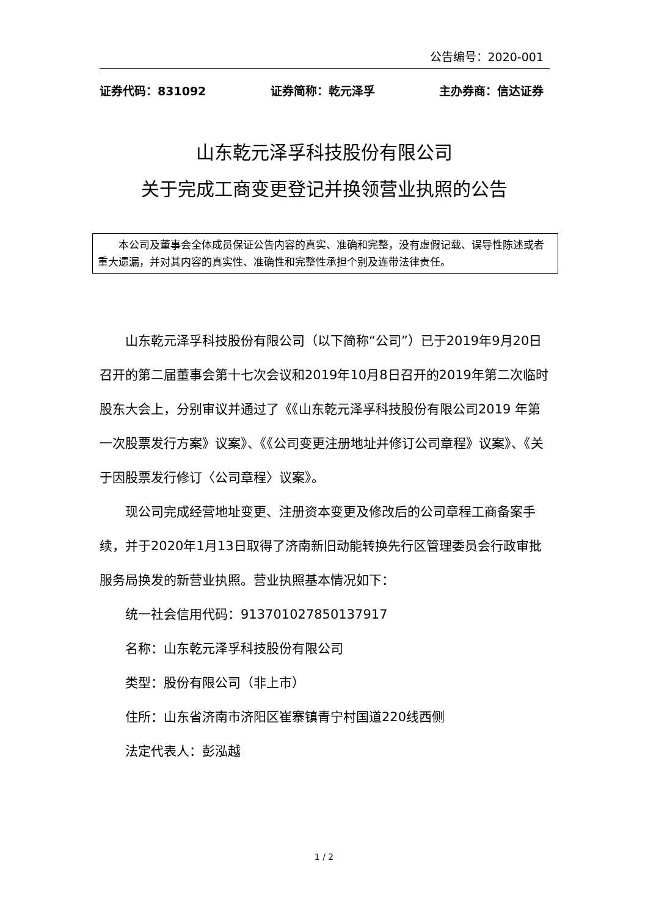公告编号：2020-001
证券代码：831092 证券简称：乾元泽孚 主办券商：信达证券
山东乾元泽孚科技股份有限公司
关于完成工商变更登记并换领营业执照的公告
  本公司及董事会全体成员保证公告内容的真实、准确和完整，没有虚假记载、误导性陈述或者重大遗漏，并对其内容的真实性、准确性和完整性承担个别及连带法律责任。
山东乾元泽孚科技股份有限公司（以下简称“公司”）已于2019年9月20日召开的第二届董事会第十七次会议和2019年10月8日召开的2019年第二次临时股东大会上，分别审议并通过了《《山东乾元泽孚科技股份有限公司2019 年第一次股票发行方案》议案》、《《公司变更注册地址并修订公司章程》议案》、《关于因股票发行修订〈公司章程〉议案》。
现公司完成经营地址变更、注册资本变更及修改后的公司章程工商备案手续，并于2020年1月13日取得了济南新旧动能转换先行区管理委员会行政审批服务局换发的新营业执照。营业执照基本情况如下：
统一社会信用代码：91370102785013791​7
名称：山东乾元泽孚科技股份有限公司
类型：股份有限公司（非上市）
住所：山东省济南市济阳区崔寨镇青宁村国道220线西侧
法定代表人：彭泓越
1 / 2